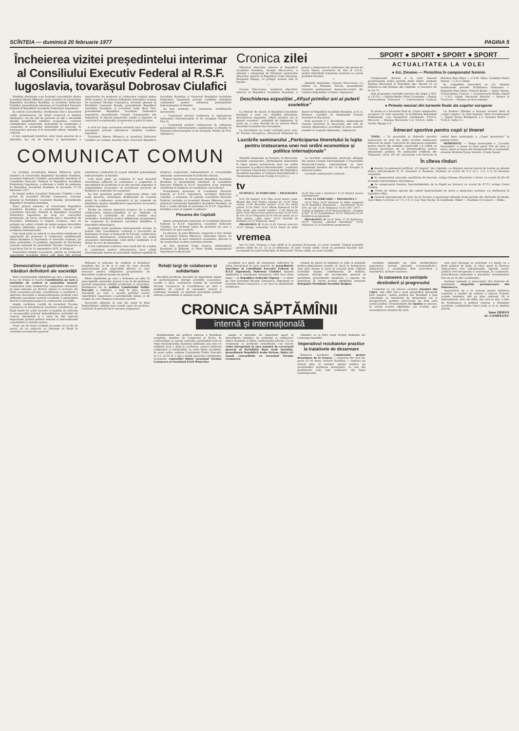SCÎNTEIA — duminică 20 februarie 1977 PAGINA 5
Încheierea vizitei președintelui interimar al Consiliului Executiv Federal al R.S.F. Iugoslavia, tovarășul Dobrosav Ciulafici
Sîmbătă dimineața s-au încheiat convorbirile dintre tovarășul Manea Mănescu, prim-ministru al Guvernului Republicii Socialiste România, și tovarășul Dobrosav Ciulafici, președintele interimar al Consiliului Executiv Federal al Republicii Socialiste Federative Iugoslavia.
În cadrul convorbirilor, desfășurate într-o atmosferă caldă, prietenească, de stimă reciprocă și deplină înțelegere, cei doi șefi de guverne au dat o deosebită atenție amplificării relațiilor economice, creșterii schimburilor comerciale, dezvoltării în continuare a cooperării în producția industrială și agricolă, în transporturi, precum și în domeniile tehnic, științific și cultural.
A fost exprimată hotărîrea celor două guverne de a identifica noi căi de întărire și aprofundare a raporturilor de prietenie și colaborare rodnică dintre țările noastre, în vederea înfăptuirii indicațiilor trasate de tovarășul Nicolae Ceaușescu, secretar general al Partidului Comunist Român, președintele Republicii Socialiste România, și tovarășul Iosip Broz Tito, președintele Republicii Socialiste Federative Iugoslavia, președintele Uniunii Comuniștilor din Iugoslavia, în folosul popoarelor român și iugoslav, al construirii socialismului, progresului și păcii în lume.
*
A avut loc apoi ceremonia semnării unor importante documente privind extinderea relațiilor româno-iugoslave.
Tovarășul Manea Mănescu și tovarășul Dobrosav Ciulafici au semnat Acordul între Guvernul Republicii Socialiste România și Guvernul Republicii Socialiste Federative Iugoslavia privind condițiile extinderii colaborării pentru utilizarea potențialului hidroenergetic al Dunării.
Au fost semnate, de asemenea, următoarele documente:
— Contractul privind realizarea și exploatarea Sistemului hidroenergetic și de navigație Porțile de Fier II;
— Contractul privind colaborarea în utilizarea potențialului hidroenergetic suplimentar al Dunării în Sistemul hidroenergetic și de navigație Porțile de Fier. (Agerpres)
COMUNICAT COMUN
La invitația tovarășului Manea Mănescu, prim-ministru al Guvernului Republicii Socialiste România, tovarășul Dobrosav Ciulafici, președintele interimar al Consiliului Executiv Federal al Republicii Socialiste Federative Iugoslavia, a efectuat o vizită de prietenie în Republica Socialistă România în perioada 17–19 februarie 1977.
În timpul vizitei, tovarășul Dobrosav Ciulafici a fost primit de tovarășul Nicolae Ceaușescu, secretar general al Partidului Comunist Român, președintele Republicii Socialiste România.
Între primul ministru al Guvernului Republicii Socialiste România și președintele interimar al Consiliului Executiv Federal al Republicii Socialiste Federative Iugoslavia au avut loc convorbiri prietenești, de lucru, desfășurate într-o atmosferă de încredere, înțelegere și respect reciproc, care au prilejuit un rodnic schimb de vederi asupra dezvoltării relațiilor bilaterale, precum și în legătură cu unele probleme internaționale.
Cele două părți au relevat cu deosebită satisfacție că raporturile de prietenie și colaborare multilaterală dintre România și Iugoslavia se dezvoltă continuu, pe baza principiilor și pozițiilor exprimate în Declarația comună semnată de președinții Nicolae Ceaușescu și Iosip Broz Tito în 10 septembrie 1976, la Belgrad.
Examinînd relațiile economice, părțile au evidențiat importanța Acordului dintre cele două țări privind extinderea colaborării în scopul utilizării potențialului hidroenergetic al Dunării.
Cele două părți au subliniat în mod deosebit necesitatea adîncirii în continuare a cooperării și specializării în producție și au dat sarcină organelor și organizațiilor economice să accelereze procesul de finalizare a acțiunilor de cooperare.
Au fost apreciate pozitiv colaborarea dintre cele două guverne, activitatea desfășurată de Comisia mixtă de colaborare economică și de organele de planificare pentru amplificarea raporturilor economice româno-iugoslave.
Părțile au relevat interesul reciproc de a extinde colaborarea tehnico-științifică și au subliniat că organele și instituțiile de resort trebuie să-și intensifice activitatea pentru înfăptuirea programelor de cooperare în domeniul cercetării științifice și dezvoltării tehnologice.
Analizînd unele probleme internaționale actuale, în primul rînd consolidarea continuă a procesului de destindere în lume și îndeosebi în Europa, colaborarea balcanică, dezarmarea, instaurarea unei noi ordini economice internaționale, rolul țărilor nealiniate și al țărilor în curs de dezvoltare.
A fost subliniată hotărîrea celor două țări de a milita în continuare pentru statornicirea unor relații internaționale bazate pe principiile deplinei egalități în drepturi, respectului independenței și suveranității naționale, neamestecului în treburile interne.
Primul ministru al Guvernului Republicii Socialiste România și președintele interimar al Consiliului Executiv Federal al R.S.F. Iugoslavia și-au exprimat satisfacția în legătură cu rezultatele convorbirilor.
Președintele interimar al Consiliului Executiv Federal al R.S.F. Iugoslavia, tovarășul Dobrosav Ciulafici, a transmis, în numele Consiliului Executiv Federal, invitația ca tovarășul Manea Mănescu, prim-ministrul Guvernului Republicii Socialiste România, să facă o vizită oficială de prietenie în R.S.F. Iugoslavia. Invitația a fost acceptată cu plăcere.
Plecarea din Capitală
Seara, președintele interimar al Consiliului Executiv Federal al R.S.F. Iugoslavia, tovarășul Dobrosav Ciulafici, și-a încheiat vizita de prietenie pe care a efectuat-o în țara noastră.
La plecare, în gara Băneasa, oaspetele a fost salutat de tovarășul Manea Mănescu, Gheorghe Oprea, de reprezentanți ai unor ministere economice, precum și de conducători ai altor instituții centrale.
Au fost prezenți Virgil Cazacu, ambasadorul României la Belgrad, și Petar Dodik, ambasadorul Iugoslaviei la București.
Cronica zilei
Ministrul afacerilor externe al Republicii Socialiste România, George Macovescu, a adresat o telegramă de felicitare ministrului afacerilor externe al Republicii Unite Tanzania, Benjamin Mkapa, cu prilejul numirii sale în funcție.
*
George Macovescu, ministrul afacerilor externe al Republicii Socialiste România, a primit o telegramă de mulțumire din partea lui Cyrus Vance, secretarul de stat al S.U.A., pentru felicitările transmise acestuia cu ocazia preluării funcției.
*
Sîmbătă dimineața, George Macovescu s-a întîlnit cu Flaminio Piccoli, președintele Grupului parlamentar democrat-creștin din Camera Deputaților a Italiei. (Agerpres)
Deschiderea expoziției „Afișul primilor ani ai puterii sovietice”
La Muzeul de istorie al Republicii Socialiste România a avut loc, sîmbătă dimineața, deschiderea expoziției „Afișul primilor ani ai puterii sovietice”, prilejuită de împlinirea, în acest an, a șase decenii de la victoria Marii Revoluții Socialiste din Octombrie.
La deschidere au rostit cuvîntări prof. univ. dr. Florian Georgescu, directorul Muzeului de istorie al Republicii Socialiste România, și N. A. Netesov, consilier al Ambasadei Uniunii Sovietice la București.
Erau prezenți V. I. Drozdenko, ambasadorul Uniunii Sovietice la București, alți șefi de misiuni diplomatice acreditați în țara noastră, membri ai corpului diplomatic. (Agerpres)
Lucrările seminarului „Participarea tineretului la lupta pentru instaurarea unei noi ordini economice și politice internaționale”
Sîmbătă dimineața au început, la București, lucrările seminarului „Participarea tineretului la lupta pentru instaurarea unei noi ordini economice și politice internaționale”, organizat de Uniunea Tineretului Comunist din Republica Socialistă România și Uniunea Internațională a Tineretului Democrat-Creștin (U.I.J.D.C.).
La lucrările seminarului participă delegați din partea Uniunii Internaționale a Tineretului Democrat-Creștin, reprezentanți ai unor organizații membre din 12 țări ale Europei și Americii Latine.
Lucrările seminarului continuă.
tv
DUMINICĂ, 20 FEBRUARIE — PROGRAMUL I
8,30 Tot înainte! 9,20 Film serial pentru copii: Blindul Ben 9,45 Pentru căminul dv. 10,00 Viața satului 11,45 Bucuriile muzicii 12,30 De strajă patriei 13,00 Telex 13,05 Album duminical 16,50 Film serial „Din tainele mărilor” 17,40 Drum de glorii 19,00 Micul ecran pentru cei mici 19,20 1001 de seri 19,30 Telejurnal 20,00 File de istorie 20,10 Film artistic: „Adio arme” 22,20 Varietăți de duminică 23,15 Telejurnal. Sport
PROGRAMUL II 10,00–11,45 Concert educativ 19,30 Omagiu ceferiștilor 20,10 Seară de balet 20,45 Mai aveți o întrebare? 21,20 Muzică ușoară contemporană
LUNI, 21 FEBRUARIE — PROGRAMUL I
16,30 Telex 16,35 Emisiune în limba maghiară 19,05 Republica Mauritania — documentar 19,20 1001 de seri 19,30 Telejurnal 19,50 1907–1977 — Tradiții și împliniri 20,40 Roman-foileton: „Dombey și fiul” 21,50 Avanpremieră 22,00 Telejurnal 22,30 Închiderea programului
PROGRAMUL II 16,30 Telex 17,35 Publicitate 18,05 Cenaclul „Ateneul tineretului” 19,30 Telejurnal 21,50 Închiderea programului
vremea
Ieri în țară: Vremea a fost caldă și în general frumoasă, cu cerul variabil. Timpul probabil pentru zilele de 21, 22 și 23 februarie. În țară: Vreme caldă. Cerul va prezenta înnorări mai accentuate în nord-vestul țării. În București: Vreme caldă, cu cerul variabil.
SPORT ● SPORT ● SPORT ● SPORT
ACTUALITATEA LA VOLEI
● Azi, Dinamo — Penicilina în campionatul feminin
Campionatul diviziei A la volei feminin programează astăzi partida derbi dintre echipele Dinamo București și Penicilina Iași. Meciul se va disputa în sala Dinamo din Capitală, cu începere de la ora 11.
Iată programul celorlalte meciuri din etapa a XVI-a: I.E.F.S. — Știința Bacău; Farul Constanța — Rapid; Universitatea Timișoara — Universitatea Craiova; Maratex Baia Mare — C.S.M. Sibiu; Ceahlăul Piatra Neamț — C.S.U. Galați.
În competiția masculină se vor disputa următoarele partide: Politehnica Timișoara — Explorări Baia Mare; Viitorul Bacău — Delta Tulcea; Universitatea Craiova — Constructorul Brăila; Rapid — C.S.U. Galați. Meciurile Petrolul — Steaua și Tractorul — Dinamo au fost amînate.
● Primele meciuri din turneele finale ale cupelor europene
În prima zi a turneului final al „Cupei campionilor europeni” la volei masculin, în localitatea finlandeză Pieksamaki, s-au înregistrat rezultatele: T.S.K.A. Moscova — Dinamo București 3–2; T.S.K.A. Sofia — Vardar Skopje 3–2.
La Roulers (Belgia) a început turneul final al „Cupei cupelor” la volei feminin: Iskra Voroșilovgrad — Ujpest Dozsa Budapesta 3–1; Dynamo Berlin — T.S.K.A. Sofia 3–1.
Întreceri sportive pentru copii și tineret
TIMIȘ. — În asociațiile și cluburile sportive timișorene au avut loc zilele acestea numeroase întreceri de masă. Concursul de ping-pong organizat pentru tinerii din unitățile comerciale s-a soldat cu victoria sportivilor de la întreprinderea pentru alimentație publică. Pe patinoarul artificial din Timișoara, circa 150 de concurenți s-au întrecut în cadrul fazei municipale a „Cupei tineretului” la patinaj viteză.
MEHEDINȚI. — Etapa municipală a „Crosului tineretului” a reunit la start peste 500 de elevi și eleve, tineri și tinere din întreprinderile și instituțiile orașului Drobeta-Turnu Severin. (Cezar Ioana)
În cîteva rînduri
● Aseară, la patinoarul artificial „23 August” din Capitală, s-a disputat meciul amical de hochei pe gheață dintre selecționatele R. D. Germane și Românie, încheiat cu scorul de 6–2 (3–1, 1–0, 2–1) în favoarea oaspeților.
● În campionatul masculin republican de baschet, echipa Dinamo București a învins cu scorul de 80–69 formația Universitatea Cluj-Napoca.
● În campionatul feminin, baschetbalistele de la Rapid au întrecut cu scorul de 67–51 echipa Crișul Oradea.
● Proba de slalom special din cadrul Spartachiadei de iarnă a amatorilor prietene s-a desfășurat la Șpindlerv Mlin.
● Turneul internațional de tenis de la Toronto a programat ultimele două partide din sferturile de finală: Tom Okker l-a învins cu 7–5, 1–6, 6–3 pe Tony Roche. În semifinale: Okker — Stockton și Connors — Dibbs.
Democratism și patriotism — trăsături definitorii ale societății
Între evenimentele săptămînii pe care o încheiem, la loc de frunte se înscrie Consfătuirea pe țară a unităților de control al oamenilor muncii. Continuînd suita dezbaterilor organizate sistematic pe plan național, pe diverse ramuri și sectoare ale vieții economico-sociale, consfătuirea a constituit o expresie elocventă a democratismului profund care definește societatea noastră socialistă, a participării directe a întregului popor la conducerea societății.
Ampla cuvîntare rostită de tovarășul Nicolae Ceaușescu la deschiderea lucrărilor consfătuirii, pe lîngă tezele de ordin teoretic și bogăția de indicații și recomandări privind îmbunătățirea activității de control, abordează și o serie de alte aspecte importante privind politica internă și internațională a partidului și statului nostru.
Orice om de bună credință nu poate să nu fie de acord, să nu subscrie cu întreaga sa ființă la cuvintele secretarului general.
Milioane și milioane de cetățeni ai României socialiste fac, zi de zi și ceas de ceas, dovada patriotismului prin admirabila dăruire cu care muncesc pentru înfăptuirea programelor de dezvoltare a patriei trasate de partid.
Zilele săptămînii pe care o încheiem au adus în preocupările oamenilor muncii și un șir de probleme privind asigurarea calității producției și serviciilor. Dezbaterea lor în ședința Comitetului Politic Executiv a subliniat, o dată în plus, atenția deosebită pe care o acordă partidul nostru valorificării superioare a potențialului tehnic și de creație de care dispune economia noastră.
Succesele obținute în anii din urmă în linia îmbunătățirii calității unui număr mare de produse, continuă să persiste încă serioase neajunsuri.
Relații largi de colaborare și solidaritate
Abordînd probleme deosebit de importante legate de perfecționarea întregii activități economico-sociale a țării, cuvîntarea rostită de tovarășul Nicolae Ceaușescu la Consfătuirea pe țară a unităților de control al oamenilor muncii a reafirmat, totodată, cu claritate principiile politicii externe a partidului și statului nostru.
socialiste și-a găsit, de asemenea, reflectare în vizita întreprinsă în țara noastră de președintele interimar al Consiliului Executiv Federal al R.S.F. Iugoslavia, Dobrosav Ciulafici. Agenda săptămînii a consemnat anunțarea celei de-a doua etape — în Republica Federală Nigeria — a vizitei pe care tovarășul Nicolae Ceaușescu, împreună cu tovarășa Elena Ceaușescu, o vor face în săptămînile următoare.
schimb de păreri în legătură cu căile și acțiunile politico-diplomatice menite să ducă la instaurarea unei păci drepte și juste în această zonă. Tabloul activității bogate, multilaterale, de întîlniri, contacte, discuții ale secretarului general al partidului, președintele republicii, a cuprins, de asemenea, în cursul acestei săptămîni, primirea delegației Partidului Socialist Belgian.
CRONICA SĂPTĂMÎNII
internă și internațională
fundamentale ale politicii externe a României socialiste, stabilite de Congresul al XI-lea. În conformitate cu aceste orientări, participînd activ la viața internațională, România militează, așa cum s-a subliniat încă o dată în cuvîntare, pentru întărirea colaborării și solidarității cu toate țările socialiste. În acest cadru, ședința Comitetului Politic Executiv al C.C. al P.C.R. a dat o înaltă apreciere rezultatelor recentelor convorbiri dintre tovarășul Nicolae Ceaușescu și tovarășul Erich Honecker.
amplu și deosebit de important aport la dezvoltarea relațiilor de prietenie și colaborare dintre România și țările continentului african. Ca un eveniment cu profunde semnificații s-au înscris vizita întreprinsă în țara noastră de secretarul general al Partidului Baas Arab Socialist, președintele Republicii Arabe Siriene, Hafez Al-Assad, convorbirile cu tovarășul Nicolae Ceaușescu.
relațiilor cu și între toate forțele înaintate ale contemporaneității.
Imperativul rezultatelor practice la tratativele de dezarmare
Reluarea lucrărilor Comitetului pentru dezarmare de la Geneva — organism din care fac parte 31 de state, inclusiv România — readuce pe primul plan al atenției opiniei publice pe pretutindeni problema dezarmării, ca una din problemele cele mai arzătoare ale lumii contemporane.
rezultate palpabile pe linia dezideratelor popoarelor, acestei perioade corespunzîndu-i, dimpotrivă, o escaladare fără precedent a înarmărilor, inclusiv nucleare.
În consens cu cerințele destinderii și progresului
Urmărind cu viu interes evoluția situației din Cipru, stat aflat într-o zonă geografică apropiată țării noastre, opinia publică din România a luat cunoștință cu satisfacție de elementele noi și perspectivele pozitive intervenite pe linia unei soluții politice. Evenimentele din Spania au marcat, în cursul acestei săptămîni, noi evoluții spre normalizarea situației din țară.
care prin întreaga sa activitate s-a impus ca o forță politică de bază, al cărei aport la făurirea democrației este indispensabil. Agenda social-politică vest-europeană a consemnat, în continuare, intensificarea puternică a mișcărilor revendicative într-un șir de țări occidentale.
Aceleași aspirații și preocupări sînt ilustrate de rezultatele alegerilor parlamentare din Danemarca.
Imperativul de a se acționa pentru întărirea continuă a unității de acțiune a tuturor forțelor sociale înaintate, atît pe plan național, cît și internațional, este, de altfel, așa cum se știe, o idee de frontispiciu a politicii externe a României socialiste, confirmîndu-i întru totul, și cu zi, deplina justețe.
Ioan ERHAN
Al. CAMPEANU